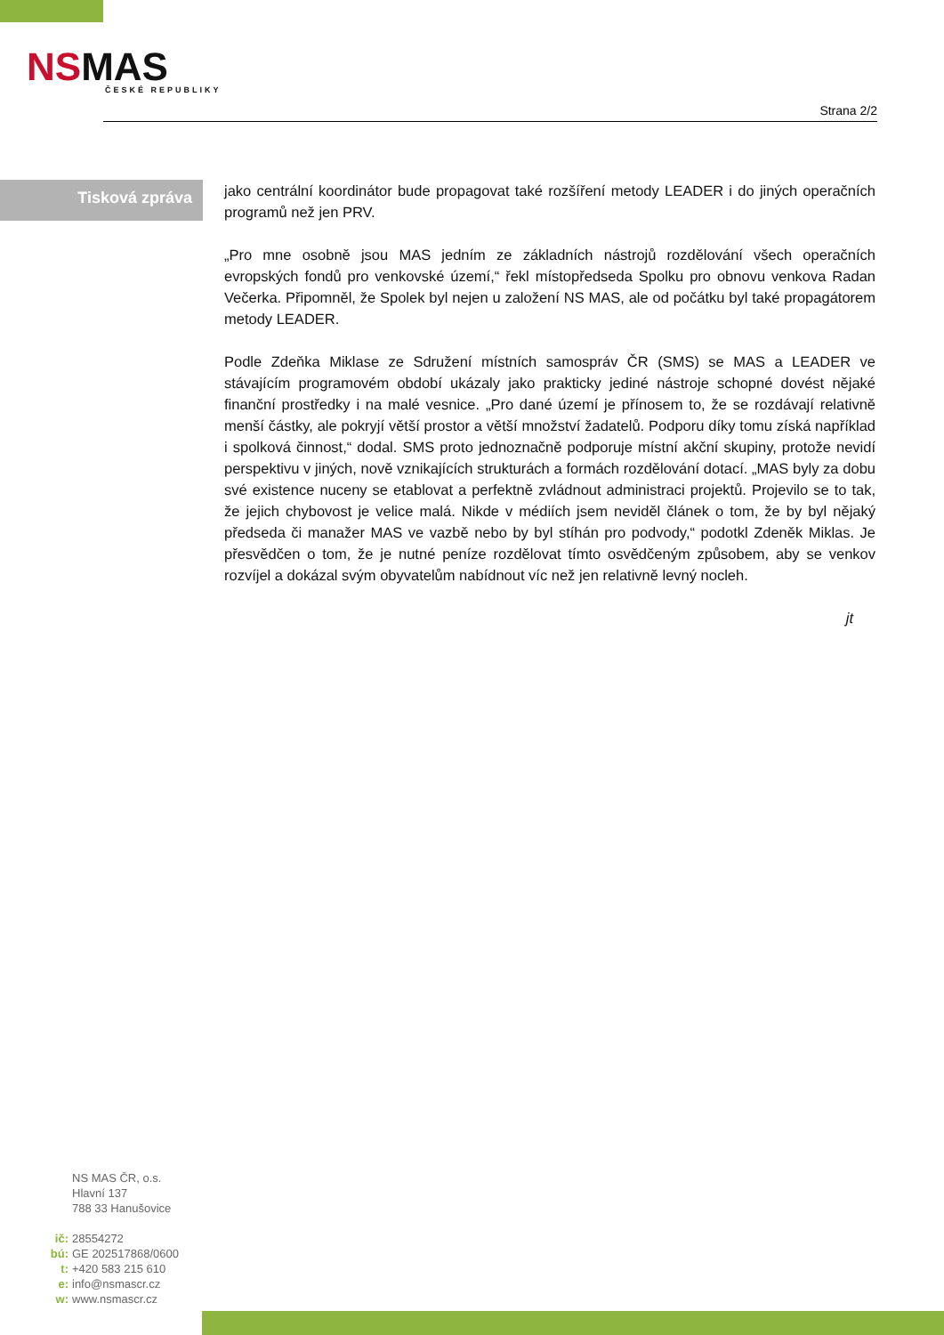NSMAS
ČESKÉ REPUBLIKY
Strana 2/2
Tisková zpráva
jako centrální koordinátor bude propagovat také rozšíření metody LEADER i do jiných operačních programů než jen PRV.
„Pro mne osobně jsou MAS jedním ze základních nástrojů rozdělování všech operačních evropských fondů pro venkovské území,“ řekl místopředseda Spolku pro obnovu venkova Radan Večerka. Připomněl, že Spolek byl nejen u založení NS MAS, ale od počátku byl také propagátorem metody LEADER.
Podle Zdeňka Miklase ze Sdružení místních samospráv ČR (SMS) se MAS a LEADER ve stávajícím programovém období ukázaly jako prakticky jediné nástroje schopné dovést nějaké finanční prostředky i na malé vesnice. „Pro dané území je přínosem to, že se rozdávají relativně menší částky, ale pokryjí větší prostor a větší množství žadatelů. Podporu díky tomu získá například i spolková činnost,“ dodal. SMS proto jednoznačně podporuje místní akční skupiny, protože nevidí perspektivu v jiných, nově vznikajících strukturách a formách rozdělování dotací. „MAS byly za dobu své existence nuceny se etablovat a perfektně zvládnout administraci projektů. Projevilo se to tak, že jejich chybovost je velice malá. Nikde v médiích jsem neviděl článek o tom, že by byl nějaký předseda či manažer MAS ve vazbě nebo by byl stíhán pro podvody,“ podotkl Zdeněk Miklas. Je přesvědčen o tom, že je nutné peníze rozdělovat tímto osvědčeným způsobem, aby se venkov rozvíjel a dokázal svým obyvatelům nabídnout víc než jen relativně levný nocleh.
jt
NS MAS ČR, o.s.
Hlavní 137
788 33 Hanušovice
ič: 28554272
bú: GE 202517868/0600
t: +420 583 215 610
e: info@nsmascr.cz
w: www.nsmascr.cz